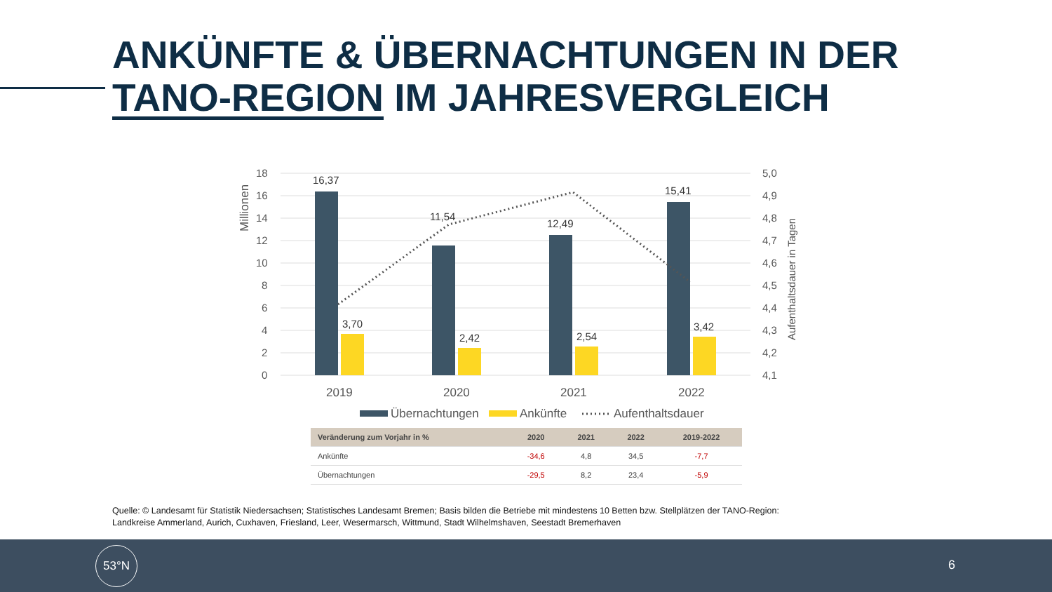ANKÜNFTE & ÜBERNACHTUNGEN IN DER
TANO-REGION IM JAHRESVERGLEICH
18
16
14
12
10
8
6
4
2
0
5,0
4,9
4,8
4,7
4,6
4,5
4,4
4,3
4,2
4,1
Millionen
Aufenthaltsdauer in Tagen
16,37
11,54
12,49
15,41
3,70
2,42
2,54
3,42
2019
2020
2021
2022
Übernachtungen
Ankünfte
Aufenthaltsdauer
| Veränderung zum Vorjahr in % | 2020 | 2021 | 2022 | 2019-2022 |
| --- | --- | --- | --- | --- |
| Ankünfte | -34,6 | 4,8 | 34,5 | -7,7 |
| Übernachtungen | -29,5 | 8,2 | 23,4 | -5,9 |
Quelle: © Landesamt für Statistik Niedersachsen; Statistisches Landesamt Bremen; Basis bilden die Betriebe mit mindestens 10 Betten bzw. Stellplätzen der TANO-Region:
Landkreise Ammerland, Aurich, Cuxhaven, Friesland, Leer, Wesermarsch, Wittmund, Stadt Wilhelmshaven, Seestadt Bremerhaven
53°N
6